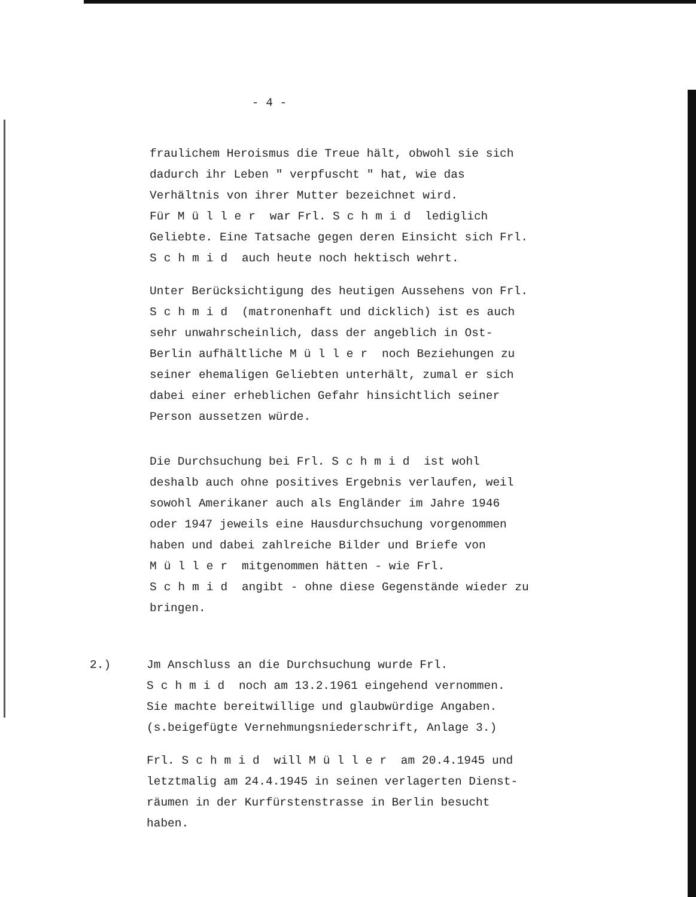- 4 -
fraulichem Heroismus die Treue hält, obwohl sie sich dadurch ihr Leben " verpfuscht " hat, wie das Verhältnis von ihrer Mutter bezeichnet wird.
Für Müller war Frl. Schmid lediglich Geliebte. Eine Tatsache gegen deren Einsicht sich Frl. Schmid auch heute noch hektisch wehrt.
Unter Berücksichtigung des heutigen Aussehens von Frl. Schmid (matronenhaft und dicklich) ist es auch sehr unwahrscheinlich, dass der angeblich in Ost-Berlin aufhältliche Müller noch Beziehungen zu seiner ehemaligen Geliebten unterhält, zumal er sich dabei einer erheblichen Gefahr hinsichtlich seiner Person aussetzen würde.
Die Durchsuchung bei Frl. Schmid ist wohl deshalb auch ohne positives Ergebnis verlaufen, weil sowohl Amerikaner auch als Engländer im Jahre 1946 oder 1947 jeweils eine Hausdurchsuchung vorgenommen haben und dabei zahlreiche Bilder und Briefe von Müller mitgenommen hätten - wie Frl. Schmid angibt - ohne diese Gegenstände wieder zu bringen.
2.) Jm Anschluss an die Durchsuchung wurde Frl. Schmid noch am 13.2.1961 eingehend vernommen. Sie machte bereitwillige und glaubwürdige Angaben. (s.beigefügte Vernehmungsniederschrift, Anlage 3.)
Frl. Schmid will Müller am 20.4.1945 und letztmalig am 24.4.1945 in seinen verlagerten Dienst­räumen in der Kurfürstenstrasse in Berlin besucht haben.